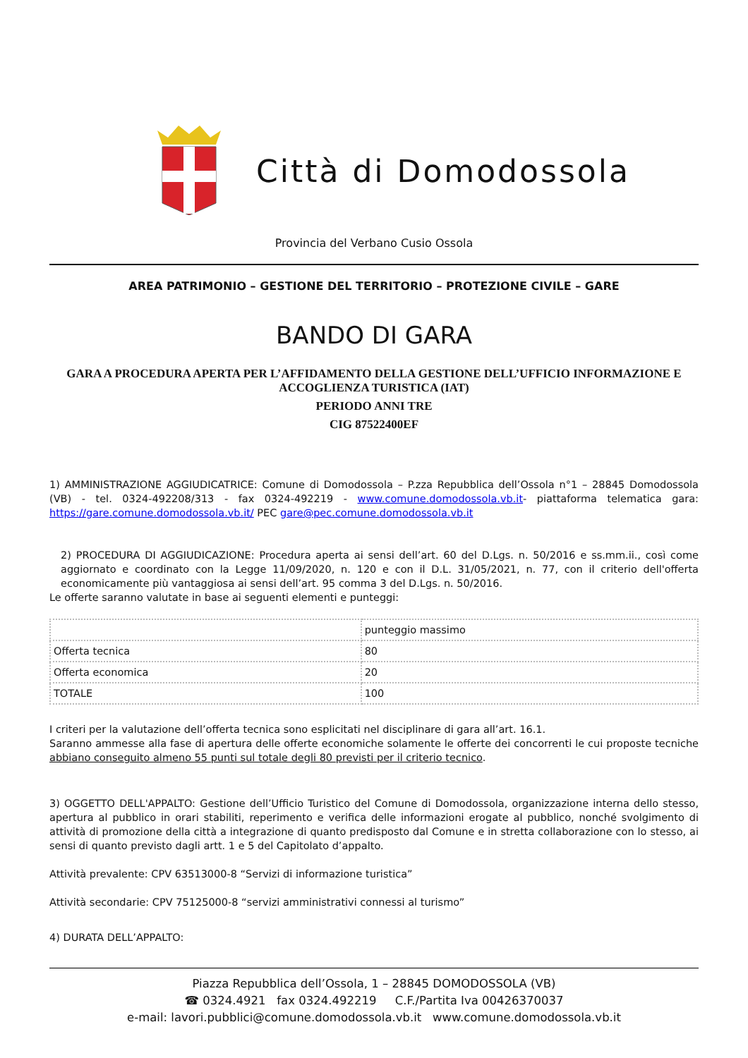Città di Domodossola
Provincia del Verbano Cusio Ossola
AREA PATRIMONIO – GESTIONE DEL TERRITORIO – PROTEZIONE CIVILE – GARE
BANDO DI GARA
GARA A PROCEDURA APERTA PER L’AFFIDAMENTO DELLA GESTIONE DELL’UFFICIO INFORMAZIONE E ACCOGLIENZA TURISTICA (IAT)
PERIODO ANNI TRE
CIG 87522400EF
1) AMMINISTRAZIONE AGGIUDICATRICE: Comune di Domodossola – P.zza Repubblica dell’Ossola n°1 – 28845 Domodossola (VB) - tel. 0324-492208/313 - fax 0324-492219 - www.comune.domodossola.vb.it- piattaforma telematica gara: https://gare.comune.domodossola.vb.it/ PEC gare@pec.comune.domodossola.vb.it
2) PROCEDURA DI AGGIUDICAZIONE: Procedura aperta ai sensi dell’art. 60 del D.Lgs. n. 50/2016 e ss.mm.ii., così come aggiornato e coordinato con la Legge 11/09/2020, n. 120 e con il D.L. 31/05/2021, n. 77, con il criterio dell'offerta economicamente più vantaggiosa ai sensi dell’art. 95 comma 3 del D.Lgs. n. 50/2016.
Le offerte saranno valutate in base ai seguenti elementi e punteggi:
| | punteggio massimo |
| Offerta tecnica | 80 |
| Offerta economica | 20 |
| TOTALE | 100 |
I criteri per la valutazione dell’offerta tecnica sono esplicitati nel disciplinare di gara all’art. 16.1.
Saranno ammesse alla fase di apertura delle offerte economiche solamente le offerte dei concorrenti le cui proposte tecniche abbiano conseguito almeno 55 punti sul totale degli 80 previsti per il criterio tecnico.
3) OGGETTO DELL'APPALTO: Gestione dell’Ufficio Turistico del Comune di Domodossola, organizzazione interna dello stesso, apertura al pubblico in orari stabiliti, reperimento e verifica delle informazioni erogate al pubblico, nonché svolgimento di attività di promozione della città a integrazione di quanto predisposto dal Comune e in stretta collaborazione con lo stesso, ai sensi di quanto previsto dagli artt. 1 e 5 del Capitolato d’appalto.
Attività prevalente: CPV 63513000-8 “Servizi di informazione turistica”
Attività secondarie: CPV 75125000-8 “servizi amministrativi connessi al turismo”
4) DURATA DELL’APPALTO:
Piazza Repubblica dell’Ossola, 1 – 28845 DOMODOSSOLA (VB)
☎ 0324.4921 fax 0324.492219 C.F./Partita Iva 00426370037
e-mail: lavori.pubblici@comune.domodossola.vb.it www.comune.domodossola.vb.it